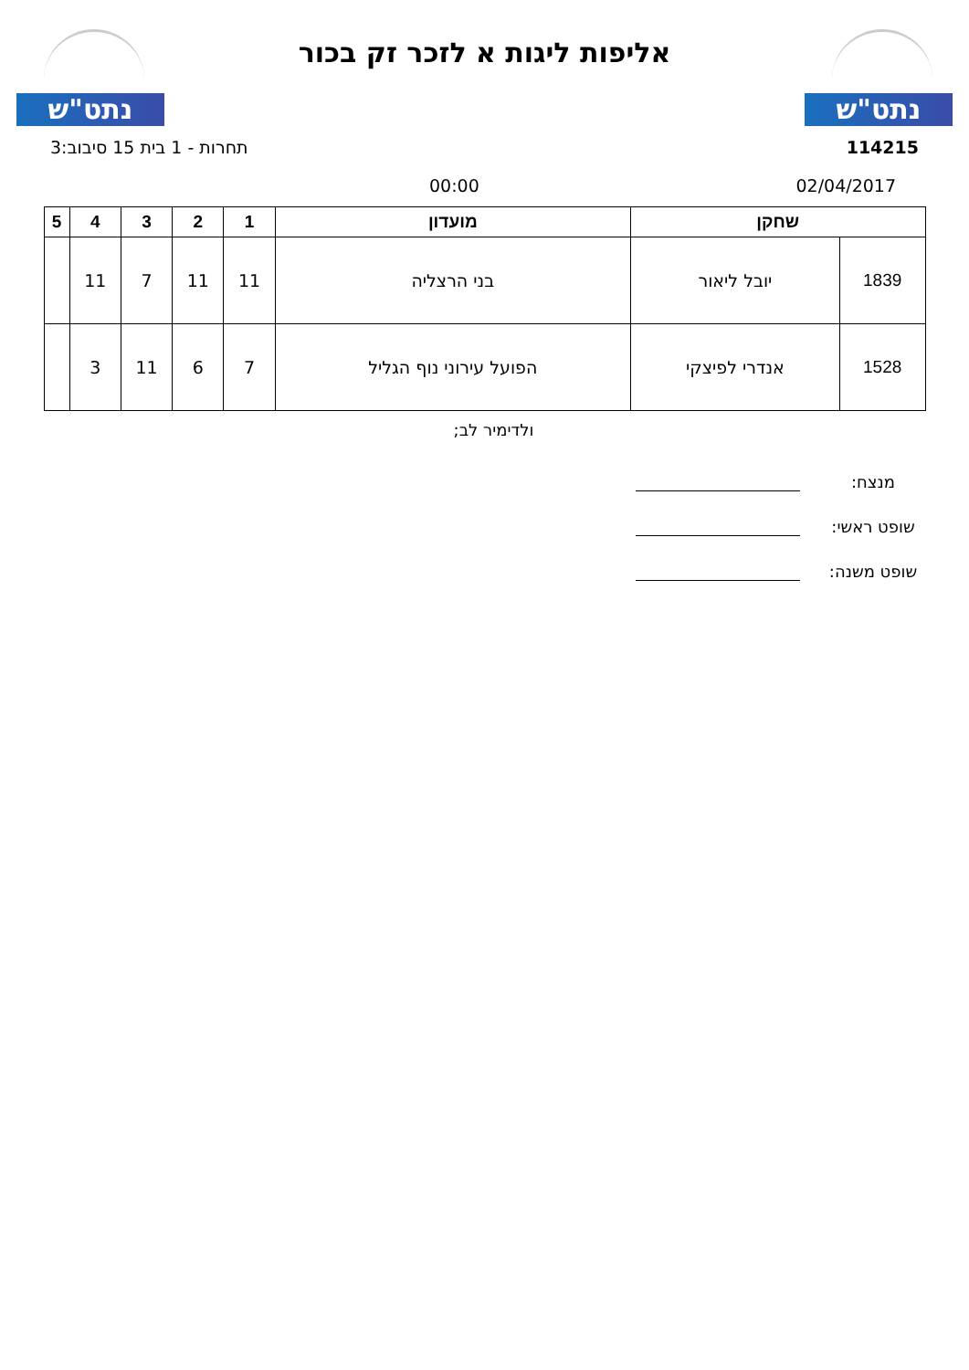נתט"ש
אליפות ליגות א לזכר זק בכור
נתט"ש
114215 תחרות - 1 בית 15 סיבוב:3
02/04/2017 00:00
| שחקן | | מועדון | 1 | 2 | 3 | 4 | 5 |
| --- | --- | --- | --- | --- | --- | --- | --- |
| 1839 | יובל ליאור | בני הרצליה | 11 | 11 | 7 | 11 | |
| 1528 | אנדרי לפיצקי | הפועל עירוני נוף הגליל | 7 | 6 | 11 | 3 | |
ולדימיר לב;
מנצח:
שופט ראשי:
שופט משנה: